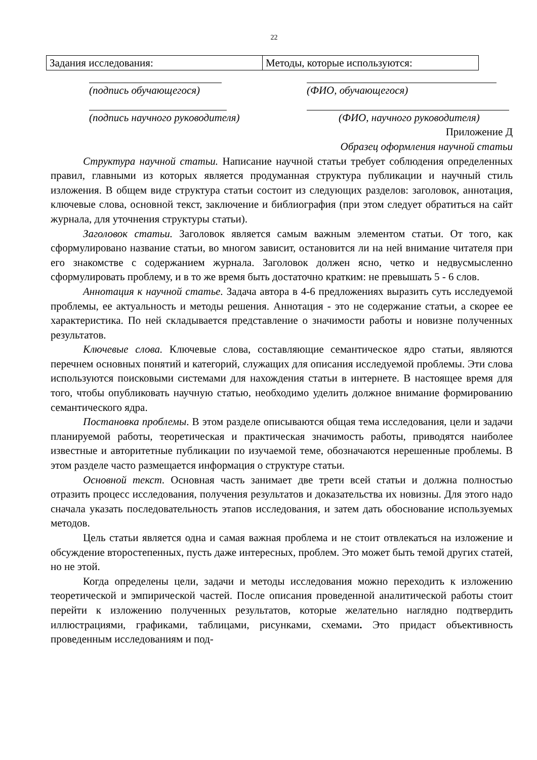22
| Задания исследования: | Методы, которые используются: |
(подпись обучающегося) (ФИО, обучающегося)
(подпись научного руководителя) (ФИО, научного руководителя)
Приложение Д
Образец оформления научной статьи
Структура научной статьи. Написание научной статьи требует соблюдения определенных правил, главными из которых является продуманная структура публикации и научный стиль изложения. В общем виде структура статьи состоит из следующих разделов: заголовок, аннотация, ключевые слова, основной текст, заключение и библиография (при этом следует обратиться на сайт журнала, для уточнения структуры статьи).
Заголовок статьи. Заголовок является самым важным элементом статьи. От того, как сформулировано название статьи, во многом зависит, остановится ли на ней внимание читателя при его знакомстве с содержанием журнала. Заголовок должен ясно, четко и недвусмысленно сформулировать проблему, и в то же время быть достаточно кратким: не превышать 5 - 6 слов.
Аннотация к научной статье. Задача автора в 4-6 предложениях выразить суть исследуемой проблемы, ее актуальность и методы решения. Аннотация - это не содержание статьи, а скорее ее характеристика. По ней складывается представление о значимости работы и новизне полученных результатов.
Ключевые слова. Ключевые слова, составляющие семантическое ядро статьи, являются перечнем основных понятий и категорий, служащих для описания исследуемой проблемы. Эти слова используются поисковыми системами для нахождения статьи в интернете. В настоящее время для того, чтобы опубликовать научную статью, необходимо уделить должное внимание формированию семантического ядра.
Постановка проблемы. В этом разделе описываются общая тема исследования, цели и задачи планируемой работы, теоретическая и практическая значимость работы, приводятся наиболее известные и авторитетные публикации по изучаемой теме, обозначаются нерешенные проблемы. В этом разделе часто размещается информация о структуре статьи.
Основной текст. Основная часть занимает две трети всей статьи и должна полностью отразить процесс исследования, получения результатов и доказательства их новизны. Для этого надо сначала указать последовательность этапов исследования, и затем дать обоснование используемых методов.
Цель статьи является одна и самая важная проблема и не стоит отвлекаться на изложение и обсуждение второстепенных, пусть даже интересных, проблем. Это может быть темой других статей, но не этой.
Когда определены цели, задачи и методы исследования можно переходить к изложению теоретической и эмпирической частей. После описания проведенной аналитической работы стоит перейти к изложению полученных результатов, которые желательно наглядно подтвердить иллюстрациями, графиками, таблицами, рисунками, схемами. Это придаст объективность проведенным исследованиям и под-